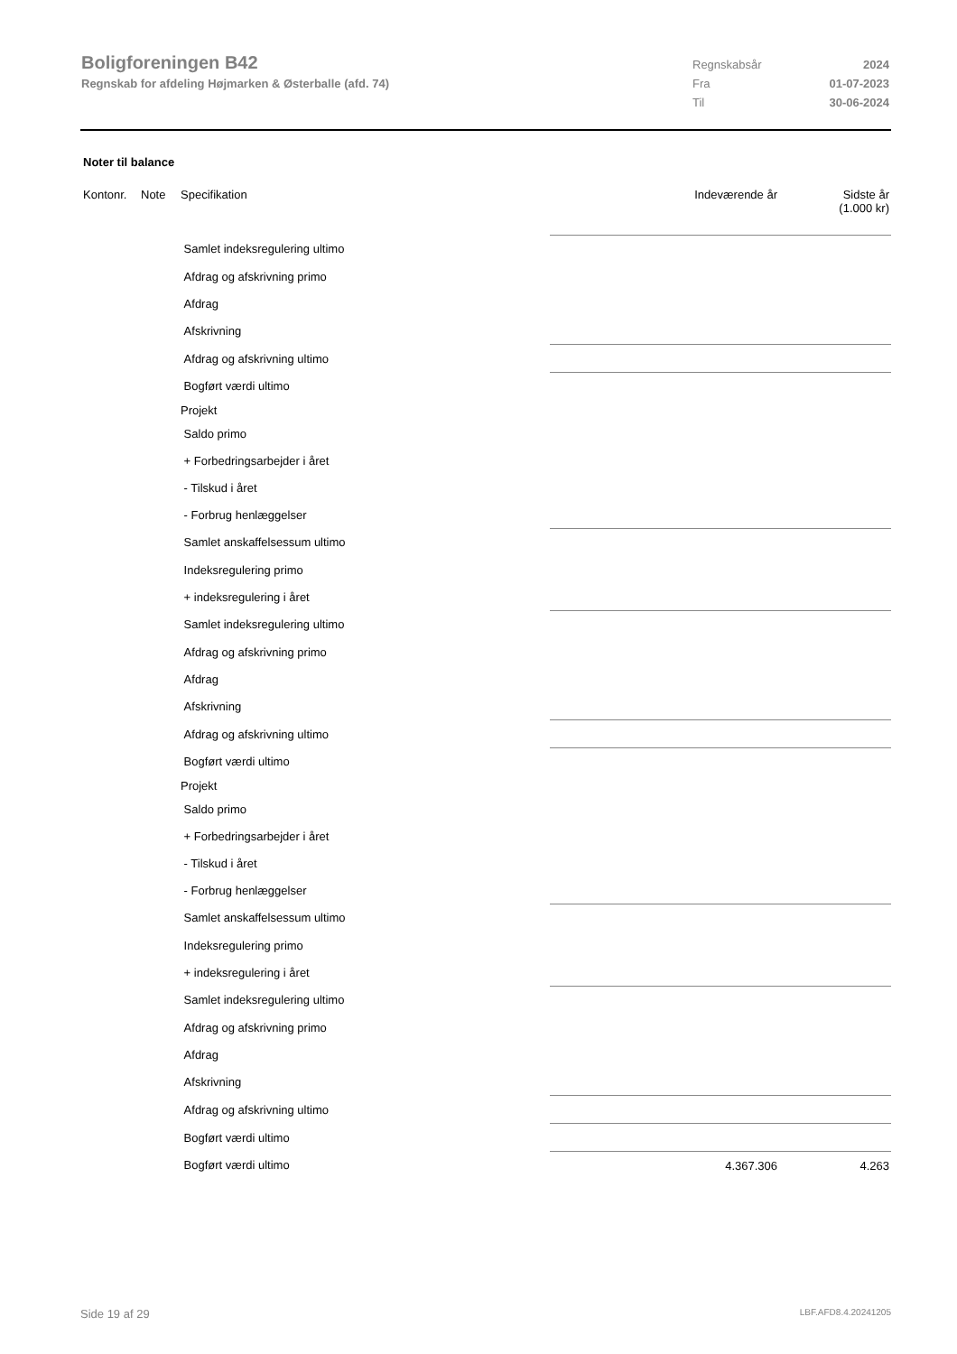Boligforeningen B42
Regnskab for afdeling Højmarken & Østerballe (afd. 74)
Regnskabsår 2024
Fra 01-07-2023
Til 30-06-2024
Noter til balance
| Kontonr. | Note | Specifikation | Indeværende år | Sidste år (1.000 kr) |
| --- | --- | --- | --- | --- |
| | | Samlet indeksregulering ultimo | | |
| | | Afdrag og afskrivning primo | | |
| | | Afdrag | | |
| | | Afskrivning | | |
| | | Afdrag og afskrivning ultimo | | |
| | | Bogført værdi ultimo | | |
| | | Projekt | | |
| | | Saldo primo | | |
| | | + Forbedringsarbejder i året | | |
| | | - Tilskud i året | | |
| | | - Forbrug henlæggelser | | |
| | | Samlet anskaffelsessum ultimo | | |
| | | Indeksregulering primo | | |
| | | + indeksregulering i året | | |
| | | Samlet indeksregulering ultimo | | |
| | | Afdrag og afskrivning primo | | |
| | | Afdrag | | |
| | | Afskrivning | | |
| | | Afdrag og afskrivning ultimo | | |
| | | Bogført værdi ultimo | | |
| | | Projekt | | |
| | | Saldo primo | | |
| | | + Forbedringsarbejder i året | | |
| | | - Tilskud i året | | |
| | | - Forbrug henlæggelser | | |
| | | Samlet anskaffelsessum ultimo | | |
| | | Indeksregulering primo | | |
| | | + indeksregulering i året | | |
| | | Samlet indeksregulering ultimo | | |
| | | Afdrag og afskrivning primo | | |
| | | Afdrag | | |
| | | Afskrivning | | |
| | | Afdrag og afskrivning ultimo | | |
| | | Bogført værdi ultimo | | |
| | | Bogført værdi ultimo | 4.367.306 | 4.263 |
Side 19 af 29 LBF.AFD8.4.20241205